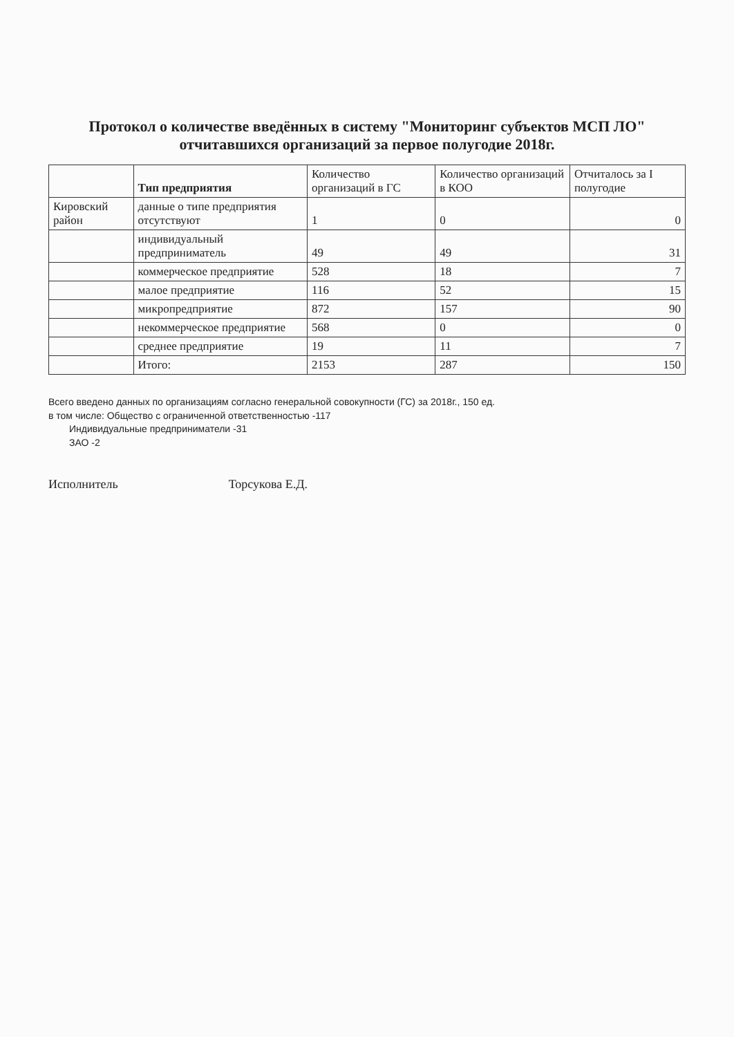Протокол о количестве введённых в систему "Мониторинг субъектов МСП ЛО" отчитавшихся организаций за первое полугодие 2018г.
| | Тип предприятия | Количество организаций в ГС | Количество организаций в КОО | Отчиталось за I полугодие |
| --- | --- | --- | --- | --- |
| Кировский район | данные о типе предприятия отсутствуют | 1 | 0 | 0 |
| | индивидуальный предприниматель | 49 | 49 | 31 |
| | коммерческое предприятие | 528 | 18 | 7 |
| | малое предприятие | 116 | 52 | 15 |
| | микропредприятие | 872 | 157 | 90 |
| | некоммерческое предприятие | 568 | 0 | 0 |
| | среднее предприятие | 19 | 11 | 7 |
| | Итого: | 2153 | 287 | 150 |
Всего введено данных по организациям согласно генеральной совокупности (ГС) за 2018г., 150 ед.
в том числе: Общество с ограниченной ответственностью -117
Индивидуальные предприниматели -31
ЗАО -2
Исполнитель Торсукова Е.Д.